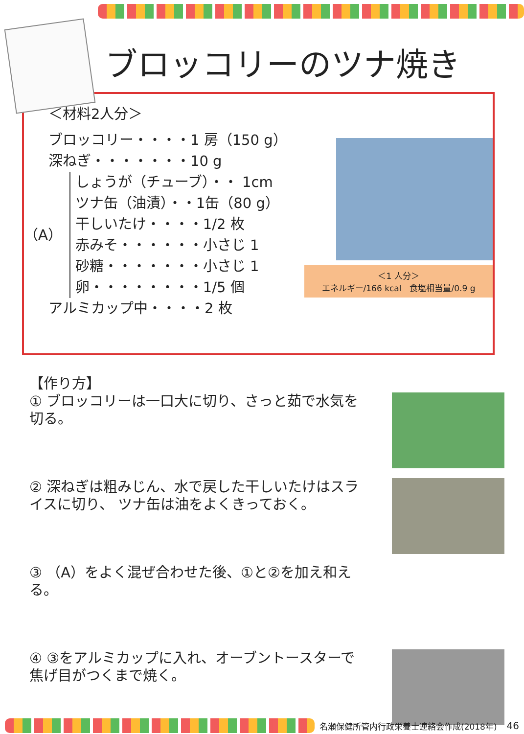ブロッコリーのツナ焼き
＜材料2人分＞
ブロッコリー・・・・1 房（150 g）
深ねぎ・・・・・・・10 g
（A）
しょうが（チューブ）・・ 1cm
ツナ缶（油漬）・・1缶（80 g）
干しいたけ・・・・1/2 枚
赤みそ・・・・・・小さじ 1
砂糖・・・・・・・小さじ 1
卵・・・・・・・・1/5 個
アルミカップ中・・・・2 枚
＜1 人分＞
エネルギー/166 kcal　食塩相当量/0.9 g
【作り方】
① ブロッコリーは一口大に切り、さっと茹で水気を切る。
② 深ねぎは粗みじん、水で戻した干しいたけはスライスに切り、 ツナ缶は油をよくきっておく。
③ （A）をよく混ぜ合わせた後、①と②を加え和える。
④ ③をアルミカップに入れ、オーブントースターで焦げ目がつくまで焼く。
名瀬保健所管内行政栄養士連絡会作成(2018年) 46